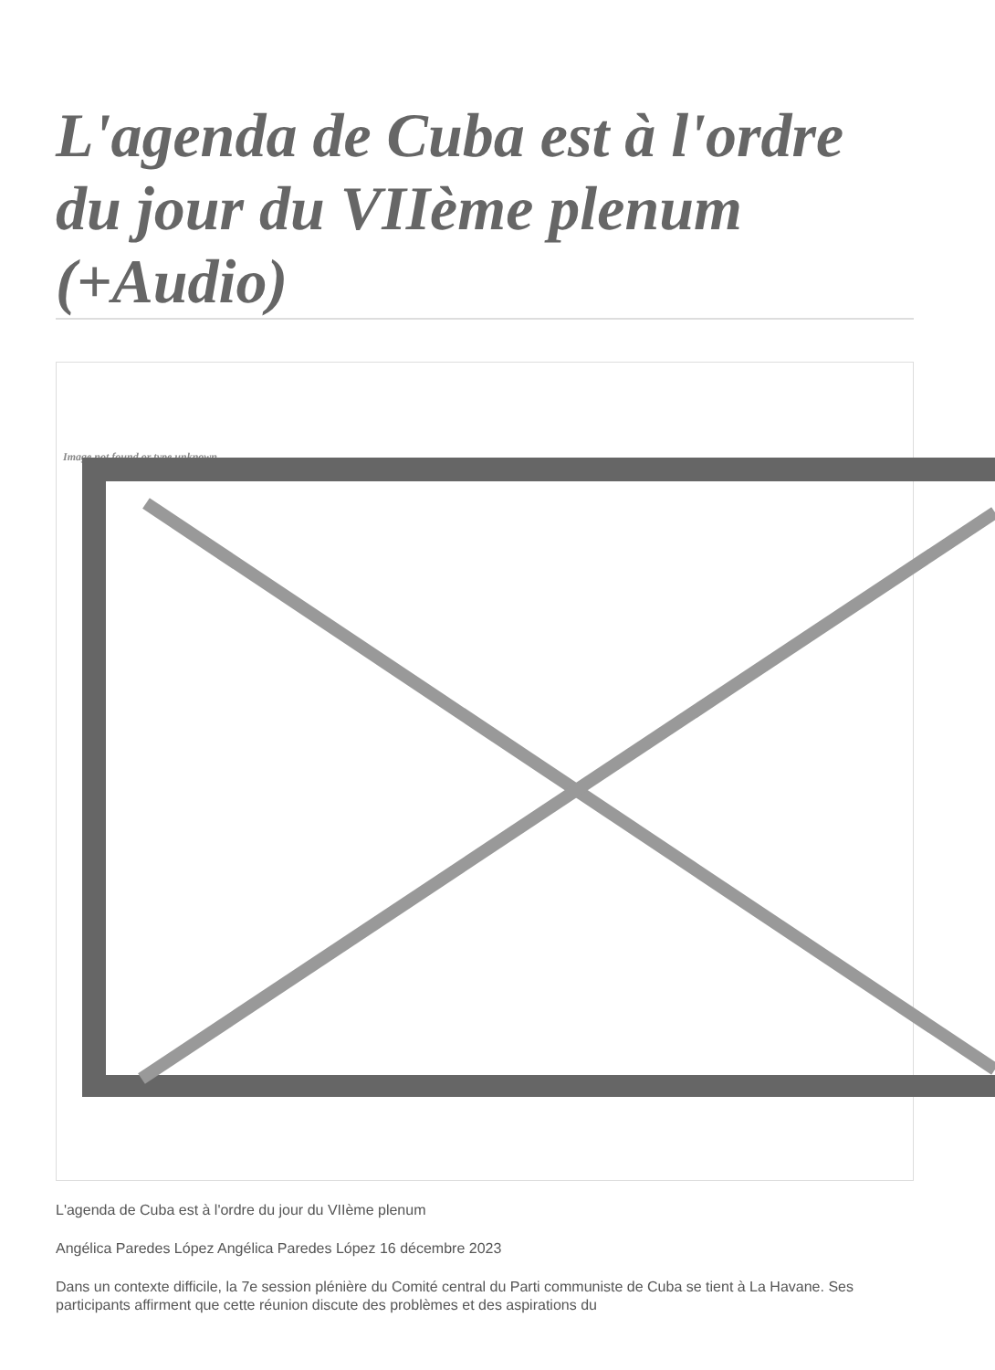L'agenda de Cuba est à l'ordre du jour du VIIème plenum (+Audio)
Image not found or type unknown
L'agenda de Cuba est à l'ordre du jour du VIIème plenum
Angélica Paredes López Angélica Paredes López 16 décembre 2023
Dans un contexte difficile, la 7e session plénière du Comité central du Parti communiste de Cuba se tient à La Havane. Ses participants affirment que cette réunion discute des problèmes et des aspirations du